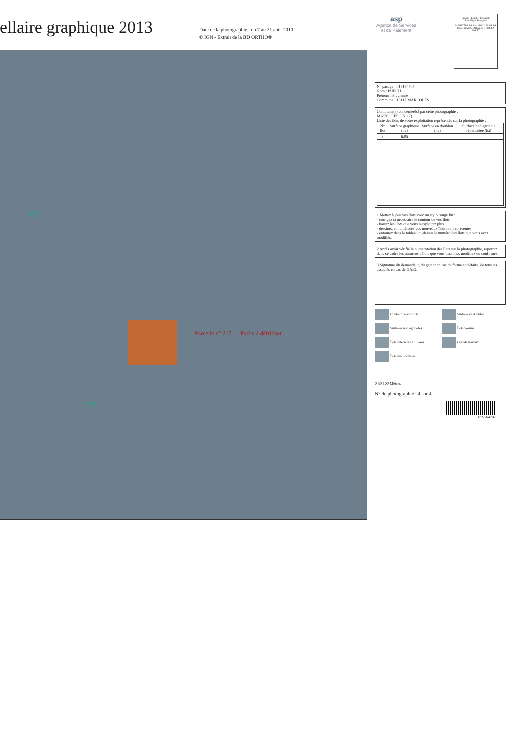ellaire graphique 2013
Date de la photographie : du 7 au 31 août 2010
© IGN - Extrait de la BD ORTHO®
asp
Agence de Services
et de Paiement
Liberté • Égalité • Fraternité
République Française
MINISTÈRE DE L'AGRICULTURE DE L'AGROALIMENTAIRE ET DE LA FORÊT
PT
Parcelle n° 217 — Partie à défricher
orge
N° pacage : 015164707
Nom : PUECH
Prénom : Flavienne
Commune : 15117 MARCOLES
Commune(s) concernée(s) par cette photographie :
MARCOLES (15117)
Liste des îlots de votre exploitation représentés sur la photographie :
| N° Ilot | Surface graphique (ha) | Surface en doublon (ha) | Surface non agricole répertoriée (ha) |
| --- | --- | --- | --- |
| 3 | 6,05 | | |
1 Mettez à jour vos îlots avec un stylo rouge fin :
- corrigez si nécessaire le contour de vos îlots
- barrez les îlots que vous n'exploitez plus
- dessinez et numérotez vos nouveaux îlots non représentés
- entourez dans le tableau ci-dessus le numéro des îlots que vous avez modifiés.
2 Après avoir vérifié la numérotation des îlots sur la photographie, reportez dans ce cadre les numéros d'îlots que vous dessinez, modifiez ou confirmez.
3 Signature du demandeur, du gérant en cas de forme sociétaire, de tous les associés en cas de GAEC.
Contour de vos îlots
Surface en doublon
Surfaces non agricoles
Îlots voisins
Îlots inférieurs à 10 ares
Grands travaux
Îlots mal localisés
0 50 100 Mètres
N° de photographie : 4 sur 4
015164707